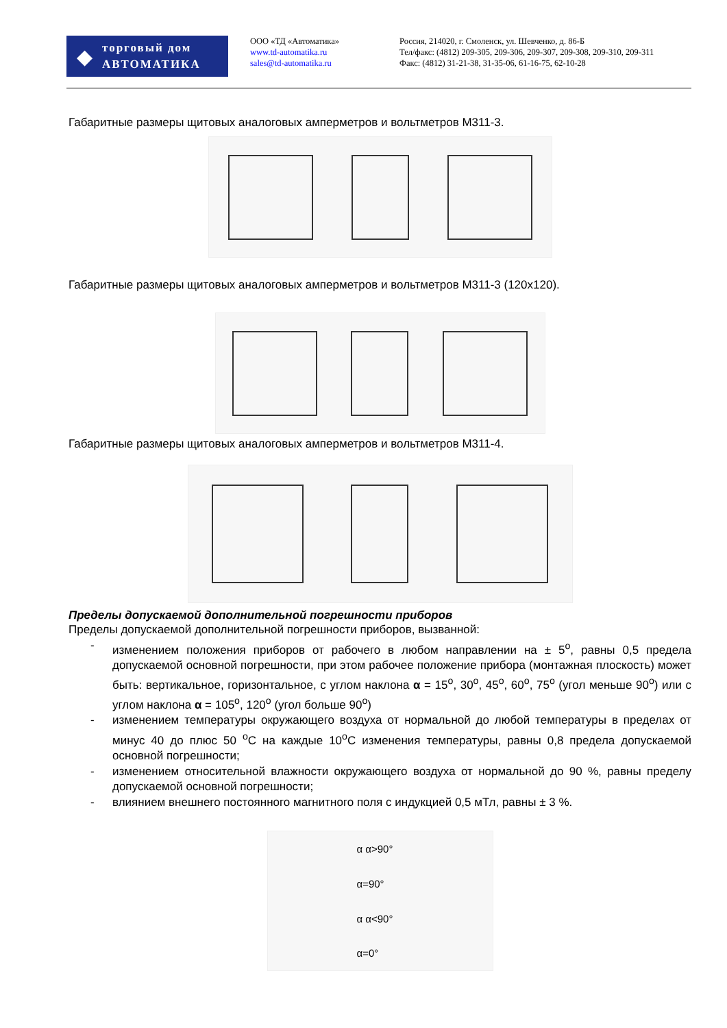◆
торговый дом
АВТОМАТИКА
ООО «ТД «Автоматика»
www.td-automatika.ru
sales@td-automatika.ru
Россия, 214020, г. Смоленск, ул. Шевченко, д. 86-Б
Тел/факс: (4812) 209-305, 209-306, 209-307, 209-308, 209-310, 209-311
Факс: (4812) 31-21-38, 31-35-06, 61-16-75, 62-10-28
Габаритные размеры щитовых аналоговых амперметров и вольтметров М311-3.
Габаритные размеры щитовых аналоговых амперметров и вольтметров М311-3 (120х120).
Габаритные размеры щитовых аналоговых амперметров и вольтметров М311-4.
Пределы допускаемой дополнительной погрешности приборов
Пределы допускаемой дополнительной погрешности приборов, вызванной:
- изменением положения приборов от рабочего в любом направлении на ± 5<sup>о</sup>, равны 0,5 предела допускаемой основной погрешности, при этом рабочее положение прибора (монтажная плоскость) может быть: вертикальное, горизонтальное, с углом наклона α = 15<sup>о</sup>, 30<sup>о</sup>, 45<sup>о</sup>, 60<sup>о</sup>, 75<sup>о</sup> (угол меньше 90<sup>о</sup>) или с углом наклона α = 105<sup>о</sup>, 120<sup>о</sup> (угол больше 90<sup>о</sup>)
- изменением температуры окружающего воздуха от нормальной до любой температуры в пределах от минус 40 до плюс 50 <sup>о</sup>С на каждые 10<sup>о</sup>С изменения температуры, равны 0,8 предела допускаемой основной погрешности;
- изменением относительной влажности окружающего воздуха от нормальной до 90 %, равны пределу допускаемой основной погрешности;
- влиянием внешнего постоянного магнитного поля с индукцией 0,5 мТл, равны ± 3 %.
α α>90°
α=90°
α α<90°
α=0°